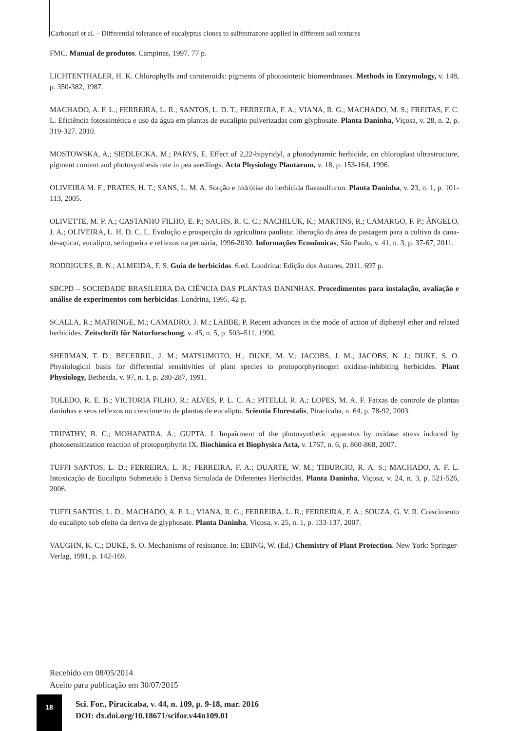Carbonari et al. – Differential tolerance of eucalyptus clones to sulfentrazone applied in different soil textures
FMC. Manual de produtos. Campinas, 1997. 77 p.
LICHTENTHALER, H. K. Chlorophylls and carotenoids: pigments of photosintetic biomembranes. Methods in Enzymology, v. 148, p. 350-382, 1987.
MACHADO, A. F. L.; FERREIRA, L. R.; SANTOS, L. D. T.; FERREIRA, F. A.; VIANA, R. G.; MACHADO, M. S.; FREITAS, F. C. L. Eficiência fotossintética e uso da água em plantas de eucalipto pulverizadas com glyphosate. Planta Daninha, Viçosa, v. 28, n. 2, p. 319-327. 2010.
MOSTOWSKA, A.; SIEDLECKA, M.; PARYS, E. Effect of 2,22-bipyridyl, a photodynamic herbicide, on chloroplast ultrastructure, pigment content and photosynthesis rate in pea seedlings. Acta Physiology Plantarum, v. 18, p. 153-164, 1996.
OLIVEIRA M. F.; PRATES, H. T.; SANS, L. M. A. Sorção e hidrólise do herbicida flazasulfuron. Planta Daninha, v. 23, n. 1, p. 101-113, 2005.
OLIVETTE, M. P. A.; CASTANHO FILHO, E. P.; SACHS, R. C. C.; NACHILUK, K.; MARTINS, R.; CAMARGO, F. P.; ÂNGELO, J. A.; OLIVEIRA, L. H. D. C. L. Evolução e prospecção da agricultura paulista: liberação da área de pastagem para o cultivo da cana-de-açúcar, eucalipto, seringueira e reflexos na pecuária, 1996-2030. Informações Econômicas, São Paulo, v. 41, n. 3, p. 37-67, 2011.
RODRIGUES, B. N.; ALMEIDA, F. S. Guia de herbicidas. 6.ed. Londrina: Edição dos Autores, 2011. 697 p.
SBCPD – SOCIEDADE BRASILEIRA DA CIÊNCIA DAS PLANTAS DANINHAS. Procedimentos para instalação, avaliação e análise de experimentos com herbicidas. Londrina, 1995. 42 p.
SCALLA, R.; MATRINGE, M.; CAMADRO, J. M.; LABBE, P. Recent advances in the mode of action of diphenyl ether and related herbicides. Zeitschrift für Naturforschung, v. 45, n. 5, p. 503–511, 1990.
SHERMAN, T. D.; BECERRIL, J. M.; MATSUMOTO, H.; DUKE, M. V.; JACOBS, J. M.; JACOBS, N. J.; DUKE, S. O. Physiological basis for differential sensitivities of plant species to protoporphyrinogen oxidase-inhibiting herbicides. Plant Physiology, Bethesda, v. 97, n. 1, p. 280-287, 1991.
TOLEDO, R. E. B.; VICTORIA FILHO, R.; ALVES, P. L. C. A.; PITELLI, R. A.; LOPES, M. A. F. Faixas de controle de plantas daninhas e seus reflexos no crescimento de plantas de eucalipto. Scientia Florestalis, Piracicaba, n. 64, p. 78-92, 2003.
TRIPATHY, B. C.; MOHAPATRA, A.; GUPTA. I. Impairment of the photosynthetic apparatus by oxidase stress induced by photosensitization reaction of protoporphyrin IX. Biochimica et Biophysica Acta, v. 1767, n. 6, p. 860-868, 2007.
TUFFI SANTOS, L. D.; FERREIRA, L. R.; FERREIRA, F. A.; DUARTE, W. M.; TIBURCIO, R. A. S.; MACHADO, A. F. L. Intoxicação de Eucalipto Submetido à Deriva Simulada de Diferentes Herbicidas. Planta Daninha, Viçosa, v. 24, n. 3, p. 521-526, 2006.
TUFFI SANTOS, L. D.; MACHADO, A. F. L.; VIANA, R. G.; FERREIRA, L. R.; FERREIRA, F. A.; SOUZA, G. V. R. Crescimento do eucalipto sob efeito da deriva de glyphosate. Planta Daninha, Viçosa, v. 25, n. 1, p. 133-137, 2007.
VAUGHN, K. C.; DUKE, S. O. Mechanisms of resistance. In: EBING, W. (Ed.) Chemistry of Plant Protection. New York: Springer-Verlag, 1991, p. 142-169.
Recebido em 08/05/2014
Aceito para publicação em 30/07/2015
18
Sci. For., Piracicaba, v. 44, n. 109, p. 9-18, mar. 2016
DOI: dx.doi.org/10.18671/scifor.v44n109.01